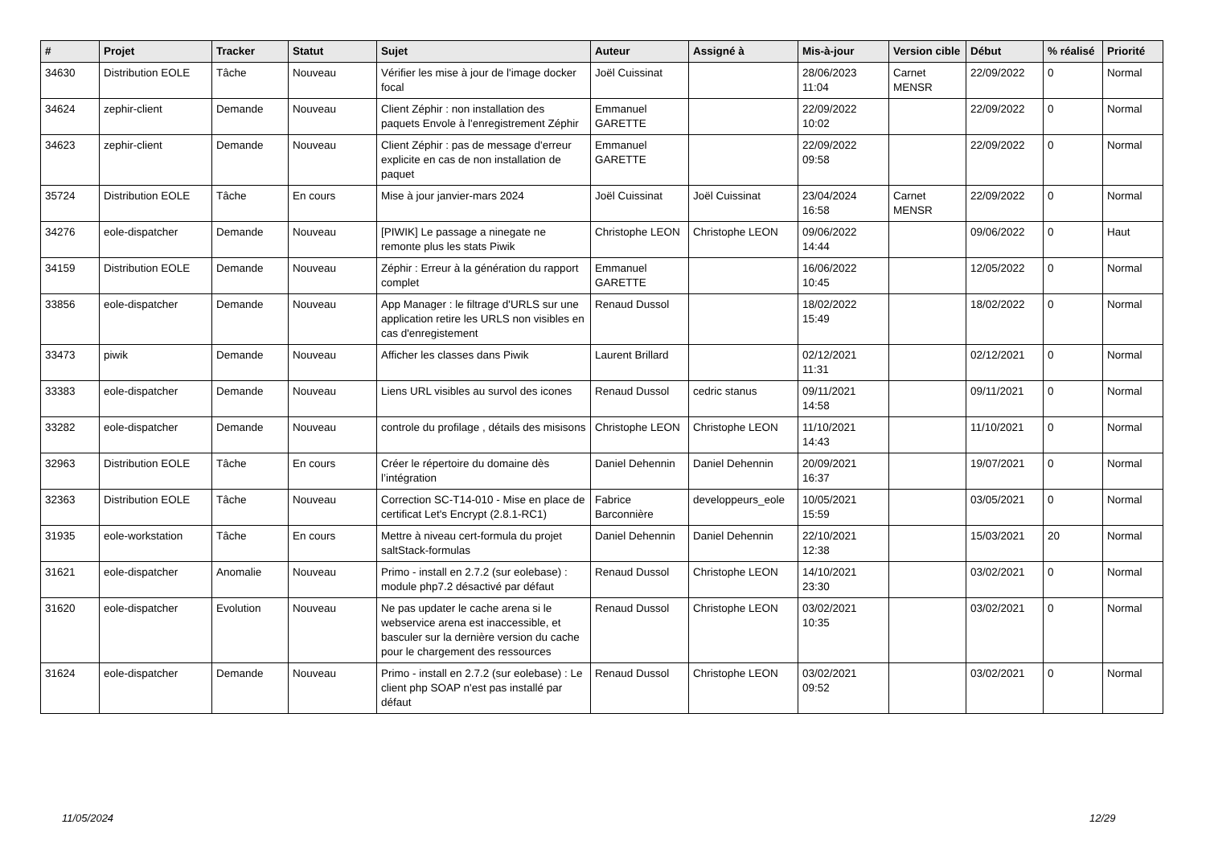| # | Projet | Tracker | Statut | Sujet | Auteur | Assigné à | Mis-à-jour | Version cible | Début | % réalisé | Priorité |
| --- | --- | --- | --- | --- | --- | --- | --- | --- | --- | --- | --- |
| 34630 | Distribution EOLE | Tâche | Nouveau | Vérifier les mise à jour de l'image docker focal | Joël Cuissinat | | 28/06/2023 11:04 | Carnet MENSR | 22/09/2022 | 0 | Normal |
| 34624 | zephir-client | Demande | Nouveau | Client Zéphir : non installation des paquets Envole à l'enregistrement Zéphir | Emmanuel GARETTE | | 22/09/2022 10:02 | | 22/09/2022 | 0 | Normal |
| 34623 | zephir-client | Demande | Nouveau | Client Zéphir : pas de message d'erreur explicite en cas de non installation de paquet | Emmanuel GARETTE | | 22/09/2022 09:58 | | 22/09/2022 | 0 | Normal |
| 35724 | Distribution EOLE | Tâche | En cours | Mise à jour janvier-mars 2024 | Joël Cuissinat | Joël Cuissinat | 23/04/2024 16:58 | Carnet MENSR | 22/09/2022 | 0 | Normal |
| 34276 | eole-dispatcher | Demande | Nouveau | [PIWIK] Le passage a ninegate ne remonte plus les stats Piwik | Christophe LEON | Christophe LEON | 09/06/2022 14:44 | | 09/06/2022 | 0 | Haut |
| 34159 | Distribution EOLE | Demande | Nouveau | Zéphir : Erreur à la génération du rapport complet | Emmanuel GARETTE | | 16/06/2022 10:45 | | 12/05/2022 | 0 | Normal |
| 33856 | eole-dispatcher | Demande | Nouveau | App Manager : le filtrage d'URLS sur une application retire les URLS non visibles en cas d'enregistement | Renaud Dussol | | 18/02/2022 15:49 | | 18/02/2022 | 0 | Normal |
| 33473 | piwik | Demande | Nouveau | Afficher les classes dans Piwik | Laurent Brillard | | 02/12/2021 11:31 | | 02/12/2021 | 0 | Normal |
| 33383 | eole-dispatcher | Demande | Nouveau | Liens URL visibles au survol des icones | Renaud Dussol | cedric stanus | 09/11/2021 14:58 | | 09/11/2021 | 0 | Normal |
| 33282 | eole-dispatcher | Demande | Nouveau | controle du profilage , détails des misisons | Christophe LEON | Christophe LEON | 11/10/2021 14:43 | | 11/10/2021 | 0 | Normal |
| 32963 | Distribution EOLE | Tâche | En cours | Créer le répertoire du domaine dès l’intégration | Daniel Dehennin | Daniel Dehennin | 20/09/2021 16:37 | | 19/07/2021 | 0 | Normal |
| 32363 | Distribution EOLE | Tâche | Nouveau | Correction SC-T14-010 - Mise en place de certificat Let's Encrypt (2.8.1-RC1) | Fabrice Barconnière | developpeurs_eole | 10/05/2021 15:59 | | 03/05/2021 | 0 | Normal |
| 31935 | eole-workstation | Tâche | En cours | Mettre à niveau cert-formula du projet saltStack-formulas | Daniel Dehennin | Daniel Dehennin | 22/10/2021 12:38 | | 15/03/2021 | 20 | Normal |
| 31621 | eole-dispatcher | Anomalie | Nouveau | Primo - install en 2.7.2 (sur eolebase) : module php7.2 désactivé par défaut | Renaud Dussol | Christophe LEON | 14/10/2021 23:30 | | 03/02/2021 | 0 | Normal |
| 31620 | eole-dispatcher | Evolution | Nouveau | Ne pas updater le cache arena si le webservice arena est inaccessible, et basculer sur la dernière version du cache pour le chargement des ressources | Renaud Dussol | Christophe LEON | 03/02/2021 10:35 | | 03/02/2021 | 0 | Normal |
| 31624 | eole-dispatcher | Demande | Nouveau | Primo - install en 2.7.2 (sur eolebase) : Le client php SOAP n'est pas installé par défaut | Renaud Dussol | Christophe LEON | 03/02/2021 09:52 | | 03/02/2021 | 0 | Normal |
11/05/2024 12/29